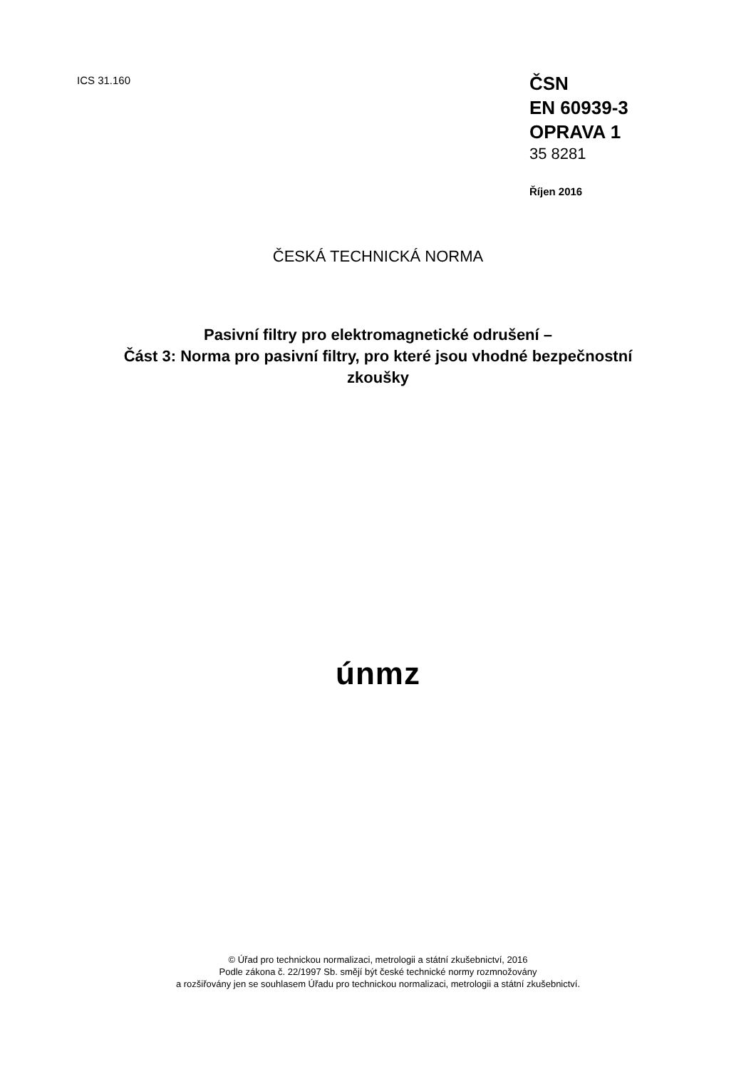ICS 31.160
ČSN
EN 60939-3
OPRAVA 1
35 8281
Říjen 2016
ČESKÁ TECHNICKÁ NORMA
Pasivní filtry pro elektromagnetické odrušení –
Část 3: Norma pro pasivní filtry, pro které jsou vhodné bezpečnostní
zkoušky
únmz
© Úřad pro technickou normalizaci, metrologii a státní zkušebnictví, 2016
Podle zákona č. 22/1997 Sb. smějí být české technické normy rozmnožovány
a rozšiřovány jen se souhlasem Úřadu pro technickou normalizaci, metrologii a státní zkušebnictví.